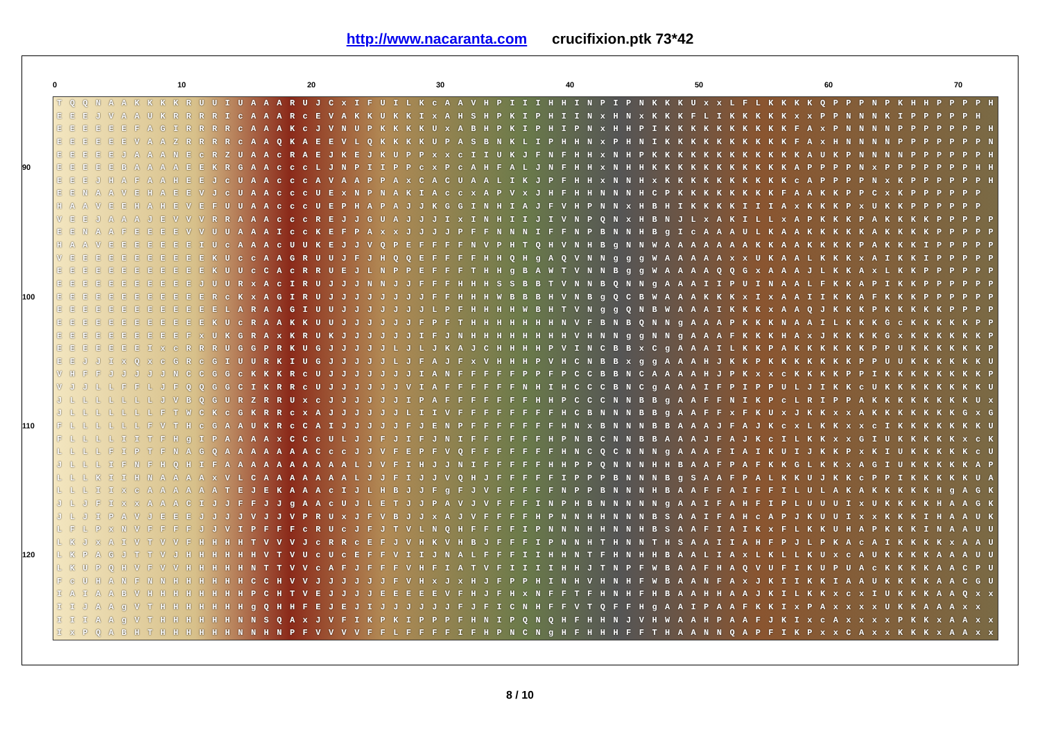http://www.nacaranta.com crucifixion.ptk 73*42
0 10 20 30 40 50 60 70
90
100
110
120
TQQNAAKKKKRUUIUAAARUJCxIFUILKcAAVHPIIIHHINPIPNKKKUxxLFLKKKKQPPPNPKHHPPPPH
EEEJVAAUKRRRRIcAAARcEVAKKUKKIxAHSHPKIPHIINxHNxKKKFLIKKKKKxxPPNNNKIPPPPPH
EEEEEEFAGIRRRRcAAAKcJVNUPKKKKUxABHPKIPHIPNxHHPIKKKKKKKKKKFAxPNNNNPPPPPPPH
EEEEEEVAAZRRRRcAAQKAEEVLQKKKKUPASBNKLIPHHNxPHNIKKKKKKKKKKFAxHNNNNPPPPPPPNH
EEEEEJAAANEcRZUAAcRAEJKEJKUPPxxcIIUKJFNFHHxNHPKKKKKKKKKKKKAUKPNNNNPPPPPPHH
EEEEEBAAAAEEKRGAAcccLJNPIIPPcxPcAHFALJNFHHxNHHKKKKKKKKKKKAPPPPNxPPPPPPPHH
EEEJHAFAAHEEJcUAAcccAVAAPPAxCACUAALIKJPFHHxNNHxKKKKKKKKKKcAPPPPNxKPPPPPPH
EENAAVEHAEEVJcUAAcccUExNPNAKIAccxAPVxJHFHHNNNHCPKKKKKKKKFAAKKPPCxKPPPPPP
HAAVEEHAHEVEFUUAAcccUEPHAPAJJKGGINHIAJFVHPNNxHBHIKKKKIIIAxKKKPxUKKPPPPPP
VEEJAAAJEVVVRRAAAcccREJJGUAJJJIxINHIIJIVNPQNxHBNJLxAKILLxAPKKKPAKKKKPPPPPP
EENAAFEEEEVVUUAAAIccKEFPAxxJJJJPFFNNNIFFNPBNNHBgIcAAAULKAAKKKKKAKKKKPPPPPP
HAAVEEEEEEEIUcAAAcUUKEJJVQPEFFFFNVPHTQHVNHBgNNWAAAAAAAKKAAKKKKPAKKKIPPPPP
VEEEEEEEEEEEKUccAAGRUUJFJHQQEFFFFHHQHgAQVNNgggWAAAAAxxUKAALKKKxAIKKIPPPPP
EEEEEEEEEEEEKUUcCAcRRUEJLNPPEFFFTHHgBAWTVNNBggWAAAAQQGxAAAJLKKAxLKKPPPPPP
EEEEEEEEEEEJUURxAcIRUJJJNNJJFFFHHHSSBBTVNNBQNNgAAAIIPUINAALFKKAPIKKPPPPPP
EEEEEEEEEEEERcKxAGIRUJJJJJJJJFFHHHWBBBHVNBgQCBWAAAKKKxIxAAIIKKAFKKKPPPPPP
EEEEEEEEEEEEELARAAGIUUJJJJJJJLPFHHHHWBHTVNggQNBWAAAIKKKxAAQJKKKPKKKKKPPPPP
EEEEEEEEEEEEKUcRAAKKUUJJJJJJFPFTHHHHHHHNVFBNBQNNgAAAPKKKNAAILKKKGcKKKKKPPP
EEEEEEEEEEFxUKGRAxKRUKJJJJJJIFJNHHHHHHHHVHNNggNNgAAAFKKKHAxJKKKKGxKKKKKKPP
EEEEEEEIxcRRRUGGPRKUGJJJJJLJLJKAJCHHHHPVINCBBxCgAAAILKKPAKKKKKKPPUKKKKKKPP
EEJJIxQxcGRcGIUURKIUGJJJJJLJFAJFxVHHHPVHCNBBxggAAAHJKKPKKKKKKKPPUUKKKKKKUP
VHFFJJJJJNCCGGcKKKRcUJJJJJJJIANFFFFFPPFPCCBBNCAAAAHJPKxxcKKKKPPIKKKKKKKKP
VJJLLFFLJFQQGGCIKRRcUJJJJJJVIAFFFFFFNHIHCCCBNCgAAAIFPIPPULJIKKcUKKKKKKKKU
JLLLLLLLJVBQGURZRRUxcJJJJJJIPAFFFFFFFHHPCCCNNBBgAAFFNIKPcLRIPPAKKKKKKKKUx
JLLLLLLLFTWCKcGKRRcxAJJJJJJLIIVFFFFFFFFHCBNNNBBgAAFFxFKUxJKKxxAKKKKKKKGxG
FLLLLLLFVTHcGAAUKRcCAIJJJJJFJENPFFFFFFFHNxBNNNBBAAAJFAJKcxLKKxxcIKKKKKKKUcP
FLLLLIITFHgIPAAAAxCCcULJJFJIFJNIFFFFFFHPNBCNNBBAAAJFAJKcILKKxxGIUKKKKKxcK
LLLLFIPTFNAGQAAAAAAACccJJVFEPFVQFFFFFFFHNCQCNNNgAAAFIAIKUIJKKPxKIUKKKKKcUK
JLLLIFNFHQHIFAAAAAAAAAALJVFIHJJNIFFFFFHHPPQNNNHHBAAFPAFKKGLKKxAGIUKKKKKAPK
LLLKIIHNAAAAxVLCAAAAAAALJJFIJJVQHJFFFFFIPPPBNNNBgSAAFPALKKUJKKcPPIKKKKKUAPK
LLLIIxcAAAAAATEJEKAAAcIJLHBJJFgFJVFFFFFNPPBNNNHBAAFFAIFFILULAKAKKKKKHgAGK
JLJFIxxAAACIJJFFJJgAAcUJLETJJPAVJVFFFINPHBNNNNNgAAIFAHFIPLUUUIxUKKKKHAAGK
JLJIPAVJEEEJJJJVJJVPRUxJFVBJJxAJVFFFFHPNNHHNNNBSAAIFAHcAPJKUUIxxKKKIHAAUK
LFLPxNVFFFFJJVIPFFFcRUcJFJTVLNQHFFFFIPNNNHHNNHBSAAFIAIKxFLKKUHAPKKKINAAUU
LKJxAIVTVVFHHHHTVVVJcRRcEFJVHKVHBJFFFIPNNHTHNNTHSAAIIAHFPJLPKAcAIKKKKxAAUU
LKPAGJTTVJHHHHHHVTVUcUcEFFVIIJNALFFFIIHHNTFHNHHBAALIAxLKLLKUxcAUKKKKAAAUU
LKUPQHVFVVHHHHHNTTVVcAFJFFFVHFIATVFIIIIHHJTNPFWBAAFHAQVUFIKUPUAcKKKKAACPU
FcUHANFNNHHHHHHCCHVVJJJJJJFVHxJxHJFPPHINHVHNHFWBAANFAxJKIIKKIAAUKKKKAACGU
IAIAABVHHHHHHHHPCHTVEJJJJEEEEEVFHJFHxNFFTFHNHFHBAAHHAAJKILKKxcxIUKKKAAQxx
IIJAAgVTHHHHHHHgQHHFEJEJIJJJJJJFJFICNHFFVTQFFHgAAIPAAFKKIxPAxxxxUKKAAAxx
IIIAAgVTHHHHHHNNSQAxJVFIKPKIPPPFHNIPQNQHFHHNJVHWAAHPAAFJKIxcAxxxxPKKxAAxx
IxPQABHTHHHHHHNNHNPFVVVVFFLFFFFIFHPNCNgHFHHHFFTHAANNQAPFIKPxxCAxxKKKxAAxx
8 / 10